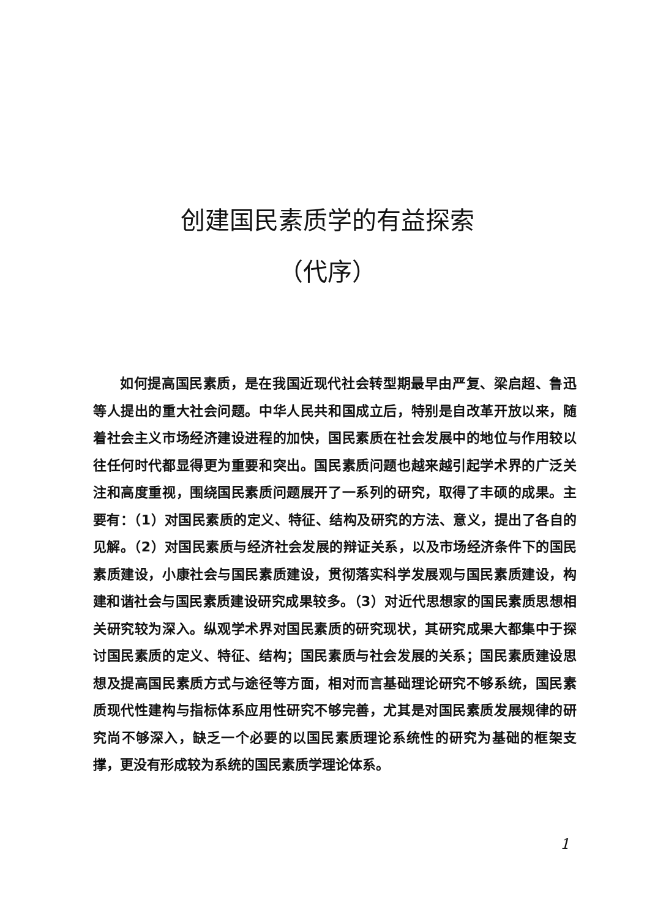创建国民素质学的有益探索
（代序）
如何提高国民素质，是在我国近现代社会转型期最早由严复、梁启超、鲁迅等人提出的重大社会问题。中华人民共和国成立后，特别是自改革开放以来，随着社会主义市场经济建设进程的加快，国民素质在社会发展中的地位与作用较以往任何时代都显得更为重要和突出。国民素质问题也越来越引起学术界的广泛关注和高度重视，围绕国民素质问题展开了一系列的研究，取得了丰硕的成果。主要有：（1）对国民素质的定义、特征、结构及研究的方法、意义，提出了各自的见解。（2）对国民素质与经济社会发展的辩证关系，以及市场经济条件下的国民素质建设，小康社会与国民素质建设，贯彻落实科学发展观与国民素质建设，构建和谐社会与国民素质建设研究成果较多。（3）对近代思想家的国民素质思想相关研究较为深入。纵观学术界对国民素质的研究现状，其研究成果大都集中于探讨国民素质的定义、特征、结构；国民素质与社会发展的关系；国民素质建设思想及提高国民素质方式与途径等方面，相对而言基础理论研究不够系统，国民素质现代性建构与指标体系应用性研究不够完善，尤其是对国民素质发展规律的研究尚不够深入，缺乏一个必要的以国民素质理论系统性的研究为基础的框架支撑，更没有形成较为系统的国民素质学理论体系。
1